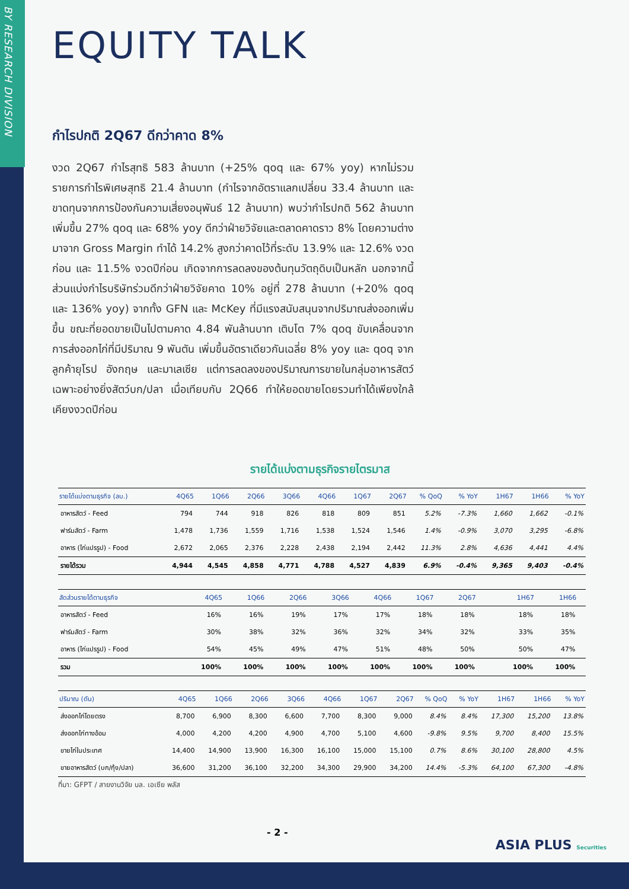BY RESEARCH DIVISION
EQUITY TALK
กำไรปกติ 2Q67 ดีกว่าคาด 8%
งวด 2Q67 กำไรสุทธิ 583 ล้านบาท (+25% qoq และ 67% yoy) หากไม่รวมรายการกำไรพิเศษสุทธิ 21.4 ล้านบาท (กำไรจากอัตราแลกเปลี่ยน 33.4 ล้านบาท และขาดทุนจากการป้องกันความเสี่ยงอนุพันธ์ 12 ล้านบาท) พบว่ากำไรปกติ 562 ล้านบาท เพิ่มขึ้น 27% qoq และ 68% yoy ดีกว่าฝ่ายวิจัยและตลาดคาดราว 8% โดยความต่างมาจาก Gross Margin ทำได้ 14.2% สูงกว่าคาดไว้ที่ระดับ 13.9% และ 12.6% งวดก่อน และ 11.5% งวดปีก่อน เกิดจากการลดลงของต้นทุนวัตถุดิบเป็นหลัก นอกจากนี้ส่วนแบ่งกำไรบริษัทร่วมดีกว่าฝ่ายวิจัยคาด 10% อยู่ที่ 278 ล้านบาท (+20% qoq และ 136% yoy) จากทั้ง GFN และ McKey ที่มีแรงสนับสนุนจากปริมาณส่งออกเพิ่มขึ้น ขณะที่ยอดขายเป็นไปตามคาด 4.84 พันล้านบาท เติบโต 7% qoq ขับเคลื่อนจากการส่งออกไก่ที่มีปริมาณ 9 พันตัน เพิ่มขึ้นอัตราเดียวกันเฉลี่ย 8% yoy และ qoq จากลูกค้ายุโรป อังกฤษ และมาเลเซีย แต่การลดลงของปริมาณการขายในกลุ่มอาหารสัตว์ เฉพาะอย่างยิ่งสัตว์บก/ปลา เมื่อเทียบกับ 2Q66 ทำให้ยอดขายโดยรวมทำได้เพียงใกล้เคียงงวดปีก่อน
รายได้แบ่งตามธุรกิจรายไตรมาส
| รายได้แบ่งตามธุรกิจ (ลบ.) | 4Q65 | 1Q66 | 2Q66 | 3Q66 | 4Q66 | 1Q67 | 2Q67 | % QoQ | % YoY | 1H67 | 1H66 | % YoY |
| --- | --- | --- | --- | --- | --- | --- | --- | --- | --- | --- | --- | --- |
| อาหารสัตว์ - Feed | 794 | 744 | 918 | 826 | 818 | 809 | 851 | 5.2% | -7.3% | 1,660 | 1,662 | -0.1% |
| ฟาร์มสัตว์ - Farm | 1,478 | 1,736 | 1,559 | 1,716 | 1,538 | 1,524 | 1,546 | 1.4% | -0.9% | 3,070 | 3,295 | -6.8% |
| อาหาร (ไก่แปรรูป) - Food | 2,672 | 2,065 | 2,376 | 2,228 | 2,438 | 2,194 | 2,442 | 11.3% | 2.8% | 4,636 | 4,441 | 4.4% |
| รายได้รวม | 4,944 | 4,545 | 4,858 | 4,771 | 4,788 | 4,527 | 4,839 | 6.9% | -0.4% | 9,365 | 9,403 | -0.4% |
| สัดส่วนรายได้ตามธุรกิจ | 4Q65 | 1Q66 | 2Q66 | 3Q66 | 4Q66 | 1Q67 | 2Q67 | | | 1H67 | 1H66 | |
| --- | --- | --- | --- | --- | --- | --- | --- | --- | --- | --- | --- | --- |
| อาหารสัตว์ - Feed | 16% | 16% | 19% | 17% | 17% | 18% | 18% | | | 18% | 18% | |
| ฟาร์มสัตว์ - Farm | 30% | 38% | 32% | 36% | 32% | 34% | 32% | | | 33% | 35% | |
| อาหาร (ไก่แปรรูป) - Food | 54% | 45% | 49% | 47% | 51% | 48% | 50% | | | 50% | 47% | |
| รวม | 100% | 100% | 100% | 100% | 100% | 100% | 100% | | | 100% | 100% | |
| ปริมาณ (ตัน) | 4Q65 | 1Q66 | 2Q66 | 3Q66 | 4Q66 | 1Q67 | 2Q67 | % QoQ | % YoY | 1H67 | 1H66 | % YoY |
| --- | --- | --- | --- | --- | --- | --- | --- | --- | --- | --- | --- | --- |
| ส่งออกไก่โดยตรง | 8,700 | 6,900 | 8,300 | 6,600 | 7,700 | 8,300 | 9,000 | 8.4% | 8.4% | 17,300 | 15,200 | 13.8% |
| ส่งออกไก่ทางอ้อม | 4,000 | 4,200 | 4,200 | 4,900 | 4,700 | 5,100 | 4,600 | -9.8% | 9.5% | 9,700 | 8,400 | 15.5% |
| ขายไก่ในประเทศ | 14,400 | 14,900 | 13,900 | 16,300 | 16,100 | 15,000 | 15,100 | 0.7% | 8.6% | 30,100 | 28,800 | 4.5% |
| ขายอาหารสัตว์ (บก/กุ้ง/ปลา) | 36,600 | 31,200 | 36,100 | 32,200 | 34,300 | 29,900 | 34,200 | 14.4% | -5.3% | 64,100 | 67,300 | -4.8% |
ที่มา: GFPT / สายงานวิจัย บล. เอเซีย พลัส
- 2 -
ASIA PLUS Securities